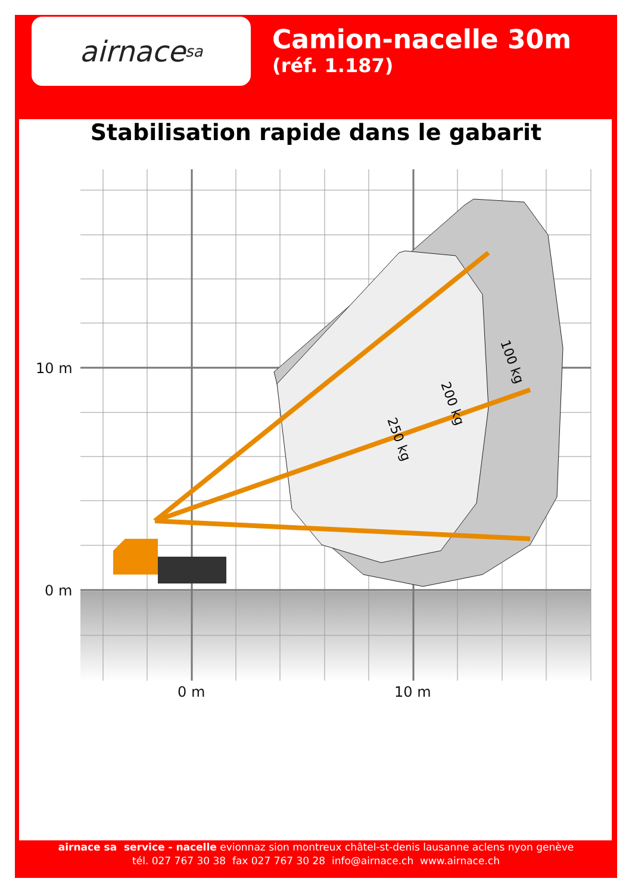airnace sa
Camion-nacelle 30m
(réf. 1.187)
Stabilisation rapide dans le gabarit
10 m
0 m
0 m
10 m
250 kg
200 kg
100 kg
airnace sa service - nacelle evionnaz sion montreux châtel-st-denis lausanne aclens nyon genève
tél. 027 767 30 38 fax 027 767 30 28 info@airnace.ch www.airnace.ch